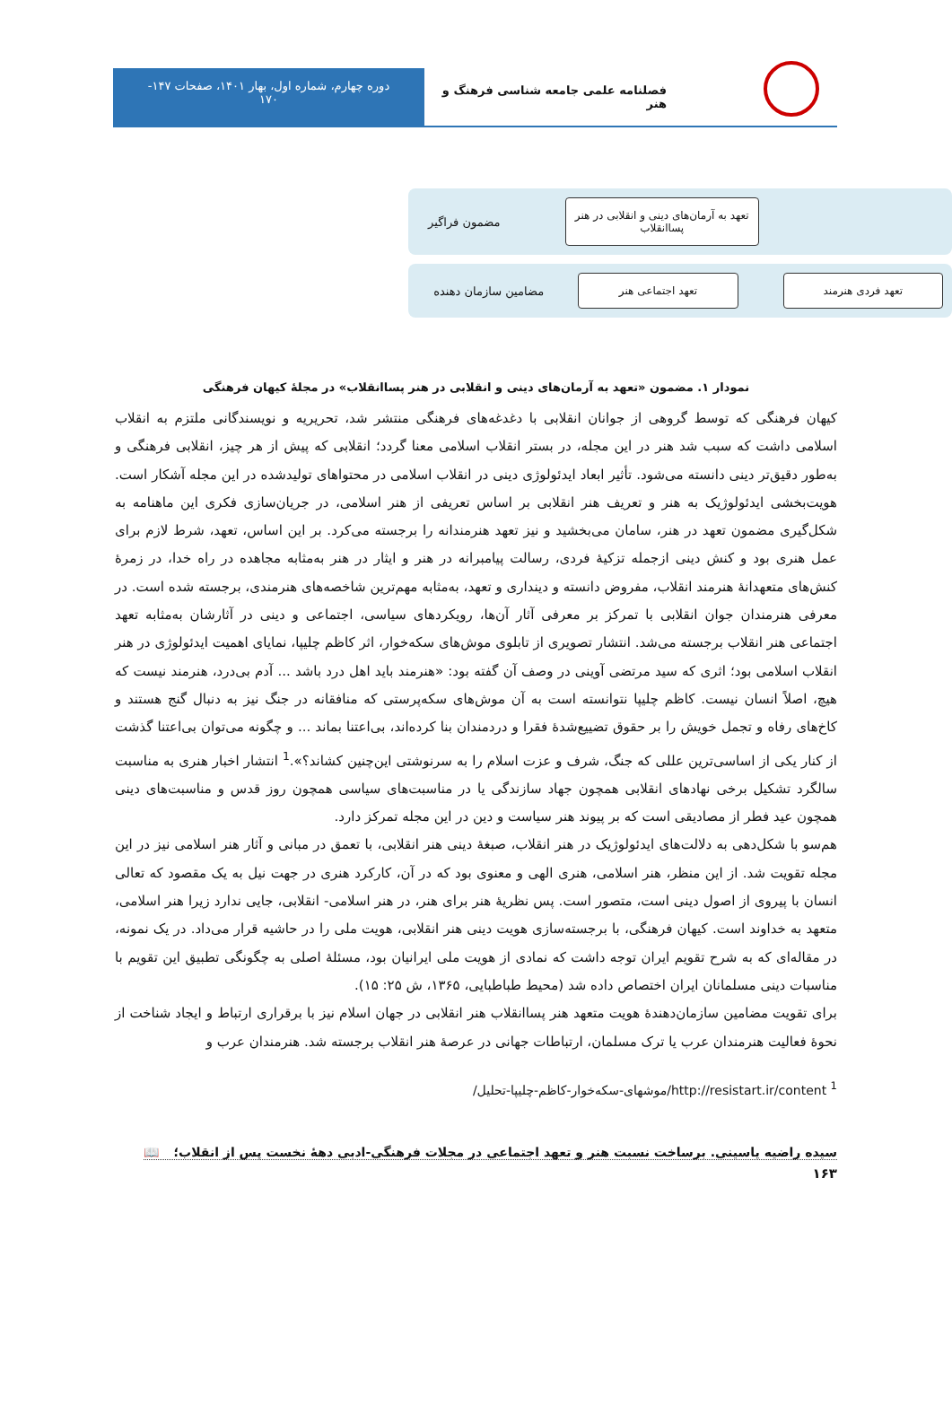فصلنامه علمی جامعه شناسی فرهنگ و هنر
دوره چهارم، شماره اول، بهار ۱۴۰۱، صفحات ۱۴۷-
۱۷۰
تعهد به آرمان‌های دینی و انقلابی در هنر پساانقلاب
مضمون فراگیر
تعهد فردی هنرمند تعهد اجتماعی هنر
مضامین سازمان دهنده
نمودار ۱. مضمون «تعهد به آرمان‌های دینی و انقلابی در هنر پساانقلاب» در مجلۀ کیهان فرهنگی
کیهان فرهنگی که توسط گروهی از جوانان انقلابی با دغدغه‌های فرهنگی منتشر شد، تحریریه و نویسندگانی ملتزم به انقلاب اسلامی داشت که سبب شد هنر در این مجله، در بستر انقلاب اسلامی معنا گردد؛ انقلابی که پیش از هر چیز، انقلابی فرهنگی و به‌طور دقیق‌تر دینی دانسته می‌شود. تأثیر ابعاد ایدئولوژی دینی در انقلاب اسلامی در محتواهای تولیدشده در این مجله آشکار است. هویت‌بخشی ایدئولوژیک به هنر و تعریف هنر انقلابی بر اساس تعریفی از هنر اسلامی، در جریان‌سازی فکری این ماهنامه به شکل‌گیری مضمون تعهد در هنر، سامان می‌بخشید و نیز تعهد هنرمندانه را برجسته می‌کرد. بر این اساس، تعهد، شرط لازم برای عمل هنری بود و کنش دینی ازجمله تزکیۀ فردی، رسالت پیامبرانه در هنر و ایثار در هنر به‌مثابه مجاهده در راه خدا، در زمرۀ کنش‌های متعهدانۀ هنرمند انقلاب، مفروض دانسته و دینداری و تعهد، به‌مثابه مهم‌ترین شاخصه‌های هنرمندی، برجسته شده است. در معرفی هنرمندان جوان انقلابی با تمرکز بر معرفی آثار آن‌ها، رویکردهای سیاسی، اجتماعی و دینی در آثارشان به‌مثابه تعهد اجتماعی هنر انقلاب برجسته می‌شد. انتشار تصویری از تابلوی موش‌های سکه‌خوار، اثر کاظم چلیپا، نمایای اهمیت ایدئولوژی در هنر انقلاب اسلامی بود؛ اثری که سید مرتضی آوینی در وصف آن گفته بود: «هنرمند باید اهل درد باشد ... آدم بی‌درد، هنرمند نیست که هیچ، اصلاً انسان نیست. کاظم چلیپا نتوانسته است به آن موش‌های سکه‌پرستی که منافقانه در جنگ نیز به دنبال گنج هستند و کاخ‌های رفاه و تجمل خویش را بر حقوق تضییع‌شدۀ فقرا و دردمندان بنا کرده‌اند، بی‌اعتنا بماند ... و چگونه می‌توان بی‌اعتنا گذشت از کنار یکی از اساسی‌ترین عللی که جنگ، شرف و عزت اسلام را به سرنوشتی این‌چنین کشاند؟».<sup>1</sup> انتشار اخبار هنری به مناسبت سالگرد تشکیل برخی نهادهای انقلابی همچون جهاد سازندگی یا در مناسبت‌های سیاسی همچون روز قدس و مناسبت‌های دینی همچون عید فطر از مصادیقی است که بر پیوند هنر سیاست و دین در این مجله تمرکز دارد.
هم‌سو با شکل‌دهی به دلالت‌های ایدئولوژیک در هنر انقلاب، صبغۀ دینی هنر انقلابی، با تعمق در مبانی و آثار هنر اسلامی نیز در این مجله تقویت شد. از این منظر، هنر اسلامی، هنری الهی و معنوی بود که در آن، کارکرد هنری در جهت نیل به یک مقصود که تعالی انسان با پیروی از اصول دینی است، متصور است. پس نظریۀ هنر برای هنر، در هنر اسلامی- انقلابی، جایی ندارد زیرا هنر اسلامی، متعهد به خداوند است. کیهان فرهنگی، با برجسته‌سازی هویت دینی هنر انقلابی، هویت ملی را در حاشیه قرار می‌داد. در یک نمونه، در مقاله‌ای که به شرح تقویم ایران توجه داشت که نمادی از هویت ملی ایرانیان بود، مسئلۀ اصلی به چگونگی تطبیق این تقویم با مناسبات دینی مسلمانان ایران اختصاص داده شد (محیط طباطبایی، ۱۳۶۵، ش ۲۵: ۱۵).
برای تقویت مضامین سازمان‌دهندۀ هویت متعهد هنر پساانقلاب هنر انقلابی در جهان اسلام نیز با برقراری ارتباط و ایجاد شناخت از نحوۀ فعالیت هنرمندان عرب یا ترک مسلمان، ارتباطات جهانی در عرصۀ هنر انقلاب برجسته شد. هنرمندان عرب و
<sup>1</sup> http://resistart.ir/content/موشهای-سکه‌خوار-کاظم-چلیپا-تحلیل/
سیده راضیه یاسینی. برساخت نسبت هنر و تعهد اجتماعی در مجلات فرهنگی-ادبی دهۀ نخست پس از انقلاب؛ 📖
۱۶۳